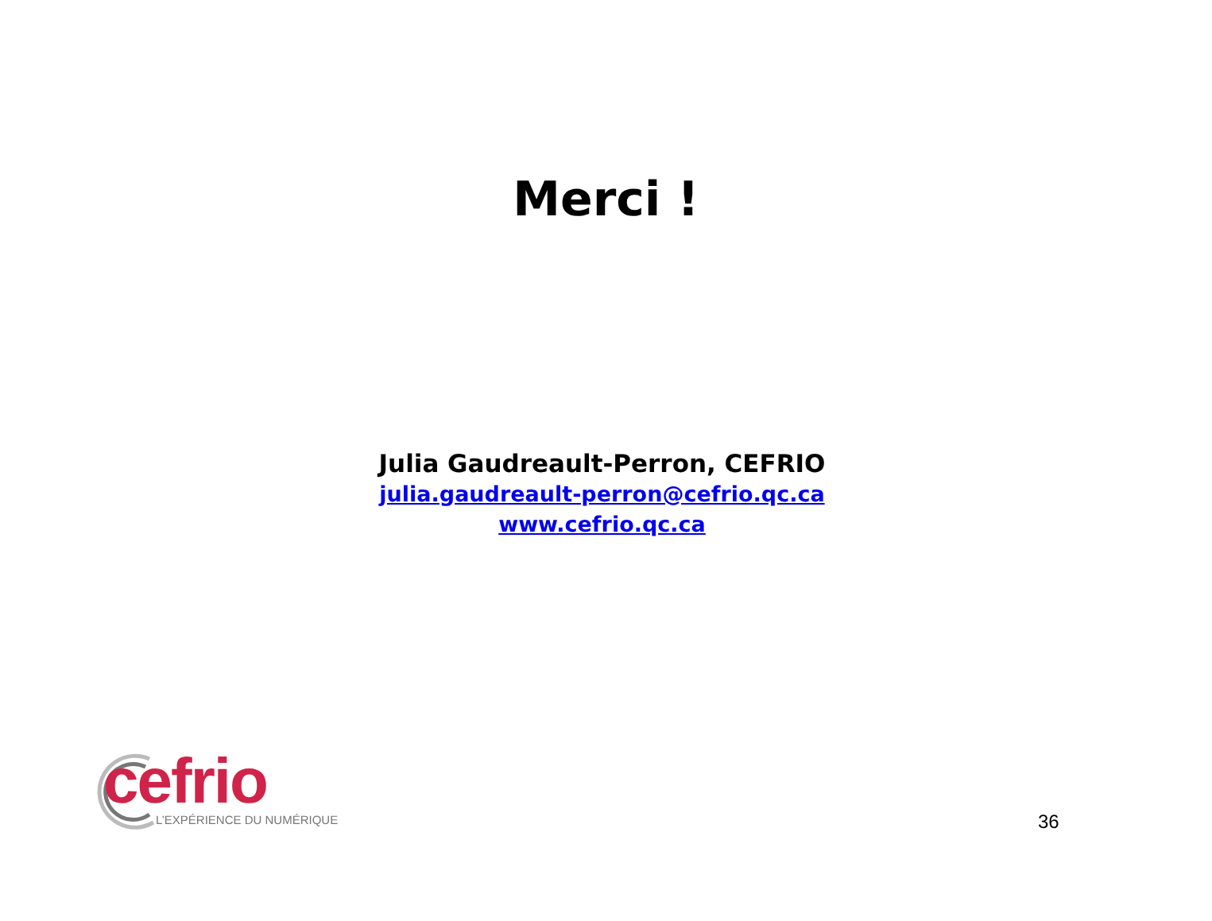Merci !
Julia Gaudreault-Perron, CEFRIO
julia.gaudreault-perron@cefrio.qc.ca
www.cefrio.qc.ca
cefrio L’EXPÉRIENCE DU NUMÉRIQUE
36